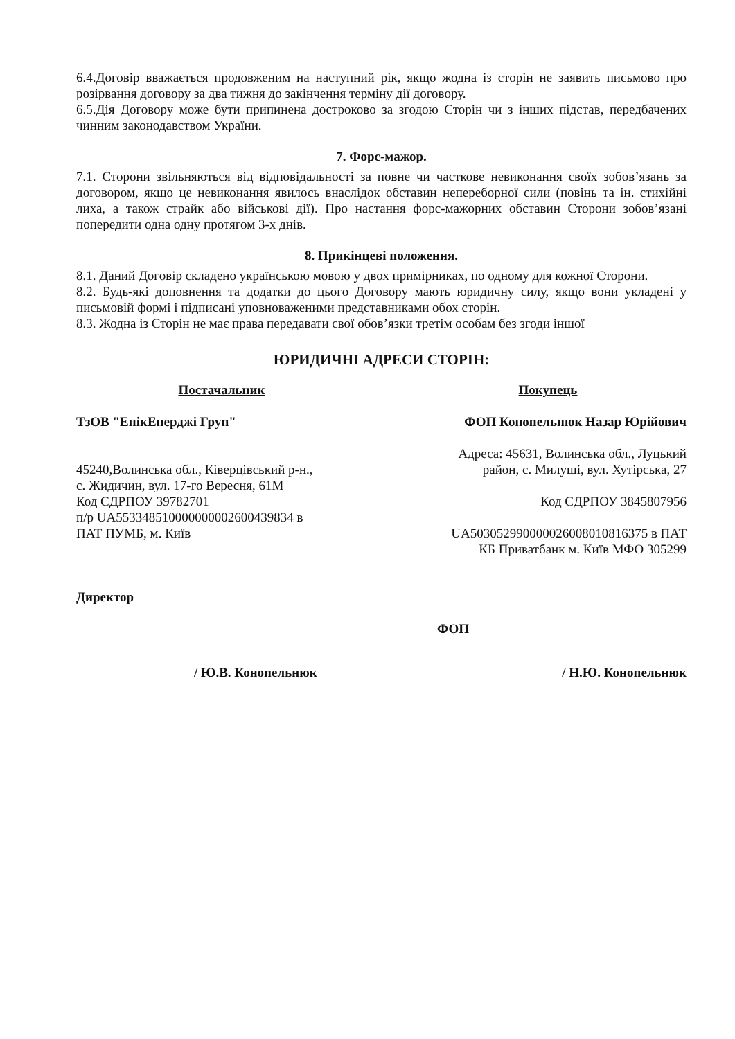6.4.Договір вважається продовженим на наступний рік, якщо жодна із сторін не заявить письмово про розірвання договору за два тижня до закінчення терміну дії договору.
6.5.Дія Договору може бути припинена достроково за згодою Сторін чи з інших підстав, передбачених чинним законодавством України.
7. Форс-мажор.
7.1. Сторони звільняються від відповідальності за повне чи часткове невиконання своїх зобов’язань за договором, якщо це невиконання явилось внаслідок обставин непереборної сили (повінь та ін. стихійні лиха, а також страйк або військові дії). Про настання форс-мажорних обставин Сторони зобов’язані попередити одна одну протягом 3-х днів.
8. Прикінцеві положення.
8.1. Даний Договір складено українською мовою у двох примірниках, по одному для кожної Сторони.
8.2. Будь-які доповнення та додатки до цього Договору мають юридичну силу, якщо вони укладені у письмовій формі і підписані уповноваженими представниками обох сторін.
8.3. Жодна із Сторін не має права передавати свої обов’язки третім особам без згоди іншої
ЮРИДИЧНІ АДРЕСИ СТОРІН:
Постачальник
ТзОВ "ЕнікЕнерджі Груп"
45240,Волинська обл., Ківерцівський р-н.,
с. Жидичин, вул. 17-го Вересня, 61М
Код ЄДРПОУ 39782701
п/р UA553348510000000002600439834 в
ПАТ ПУМБ, м. Київ
Директор
Покупець
ФОП Конопельнюк Назар Юрійович
Адреса: 45631, Волинська обл., Луцький
район, с. Милуші, вул. Хутірська, 27
Код ЄДРПОУ 3845807956
UA503052990000026008010816375 в ПАТ
КБ Приватбанк м. Київ МФО 305299
ФОП
/ Ю.В. Конопельнюк / Н.Ю. Конопельнюк